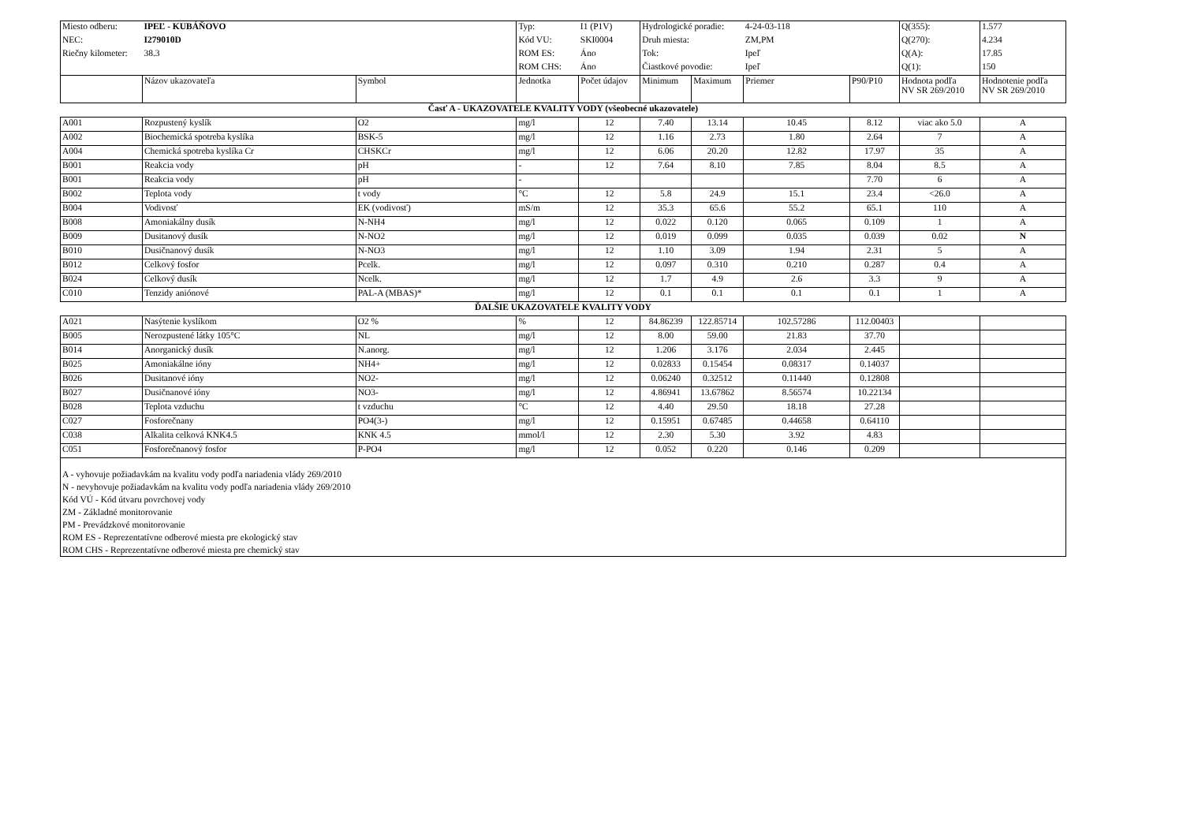| Miesto odberu: | IPEĽ - KUBÁŇOVO | | Typ: | I1 (P1V) | Hydrologické poradie: | | 4-24-03-118 | | Q(355): | 1.577 |
| NEC: | I279010D | | Kód VU: | SKI0004 | Druh miesta: | | ZM,PM | | Q(270): | 4.234 |
| Riečny kilometer: | 38.3 | | ROM ES: | Áno | Tok: | | Ipeľ | | Q(A): | 17.85 |
| | | | ROM CHS: | Áno | Čiastkové povodie: | | Ipeľ | | Q(1): | 150 |
| | Názov ukazovateľa | Symbol | Jednotka | Počet údajov | Minimum | Maximum | Priemer | P90/P10 | Hodnota podľa NV SR 269/2010 | Hodnotenie podľa NV SR 269/2010 |
| Časť A - UKAZOVATELE KVALITY VODY (všeobecné ukazovatele) | | | | | | | | | | |
| A001 | Rozpustený kyslík | O2 | mg/l | 12 | 7.40 | 13.14 | 10.45 | 8.12 | viac ako 5.0 | A |
| A002 | Biochemická spotreba kyslíka | BSK-5 | mg/l | 12 | 1.16 | 2.73 | 1.80 | 2.64 | 7 | A |
| A004 | Chemická spotreba kyslíka Cr | CHSKCr | mg/l | 12 | 6.06 | 20.20 | 12.82 | 17.97 | 35 | A |
| B001 | Reakcia vody | pH | - | 12 | 7.64 | 8.10 | 7.85 | 8.04 | 8.5 | A |
| B001 | Reakcia vody | pH | - | | | | | 7.70 | 6 | A |
| B002 | Teplota vody | t vody | °C | 12 | 5.8 | 24.9 | 15.1 | 23.4 | <26.0 | A |
| B004 | Vodivosť | EK (vodivosť) | mS/m | 12 | 35.3 | 65.6 | 55.2 | 65.1 | 110 | A |
| B008 | Amoniakálny dusík | N-NH4 | mg/l | 12 | 0.022 | 0.120 | 0.065 | 0.109 | 1 | A |
| B009 | Dusitanový dusík | N-NO2 | mg/l | 12 | 0.019 | 0.099 | 0.035 | 0.039 | 0.02 | N |
| B010 | Dusičnanový dusík | N-NO3 | mg/l | 12 | 1.10 | 3.09 | 1.94 | 2.31 | 5 | A |
| B012 | Celkový fosfor | Pcelk. | mg/l | 12 | 0.097 | 0.310 | 0.210 | 0.287 | 0.4 | A |
| B024 | Celkový dusík | Ncelk. | mg/l | 12 | 1.7 | 4.9 | 2.6 | 3.3 | 9 | A |
| C010 | Tenzidy aniónové | PAL-A (MBAS)* | mg/l | 12 | 0.1 | 0.1 | 0.1 | 0.1 | 1 | A |
| ĎALŠIE UKAZOVATELE KVALITY VODY | | | | | | | | | | |
| A021 | Nasýtenie kyslíkom | O2 % | % | 12 | 84.86239 | 122.85714 | 102.57286 | 112.00403 | | |
| B005 | Nerozpustené látky 105°C | NL | mg/l | 12 | 8.00 | 59.00 | 21.83 | 37.70 | | |
| B014 | Anorganický dusík | N.anorg. | mg/l | 12 | 1.206 | 3.176 | 2.034 | 2.445 | | |
| B025 | Amoniakálne ióny | NH4+ | mg/l | 12 | 0.02833 | 0.15454 | 0.08317 | 0.14037 | | |
| B026 | Dusitanové ióny | NO2- | mg/l | 12 | 0.06240 | 0.32512 | 0.11440 | 0.12808 | | |
| B027 | Dusičnanové ióny | NO3- | mg/l | 12 | 4.86941 | 13.67862 | 8.56574 | 10.22134 | | |
| B028 | Teplota vzduchu | t vzduchu | °C | 12 | 4.40 | 29.50 | 18.18 | 27.28 | | |
| C027 | Fosforečnany | PO4(3-) | mg/l | 12 | 0.15951 | 0.67485 | 0.44658 | 0.64110 | | |
| C038 | Alkalita celková KNK4.5 | KNK 4.5 | mmol/l | 12 | 2.30 | 5.30 | 3.92 | 4.83 | | |
| C051 | Fosforečnanový fosfor | P-PO4 | mg/l | 12 | 0.052 | 0.220 | 0.146 | 0.209 | | |
| A - vyhovuje požiadavkám na kvalitu vody podľa nariadenia vlády 269/2010 N - nevyhovuje požiadavkám na kvalitu vody podľa nariadenia vlády 269/2010 Kód VÚ - Kód útvaru povrchovej vody ZM - Základné monitorovanie PM - Prevádzkové monitorovanie ROM ES - Reprezentatívne odberové miesta pre ekologický stav ROM CHS - Reprezentatívne odberové miesta pre chemický stav | | | | | | | | | | |